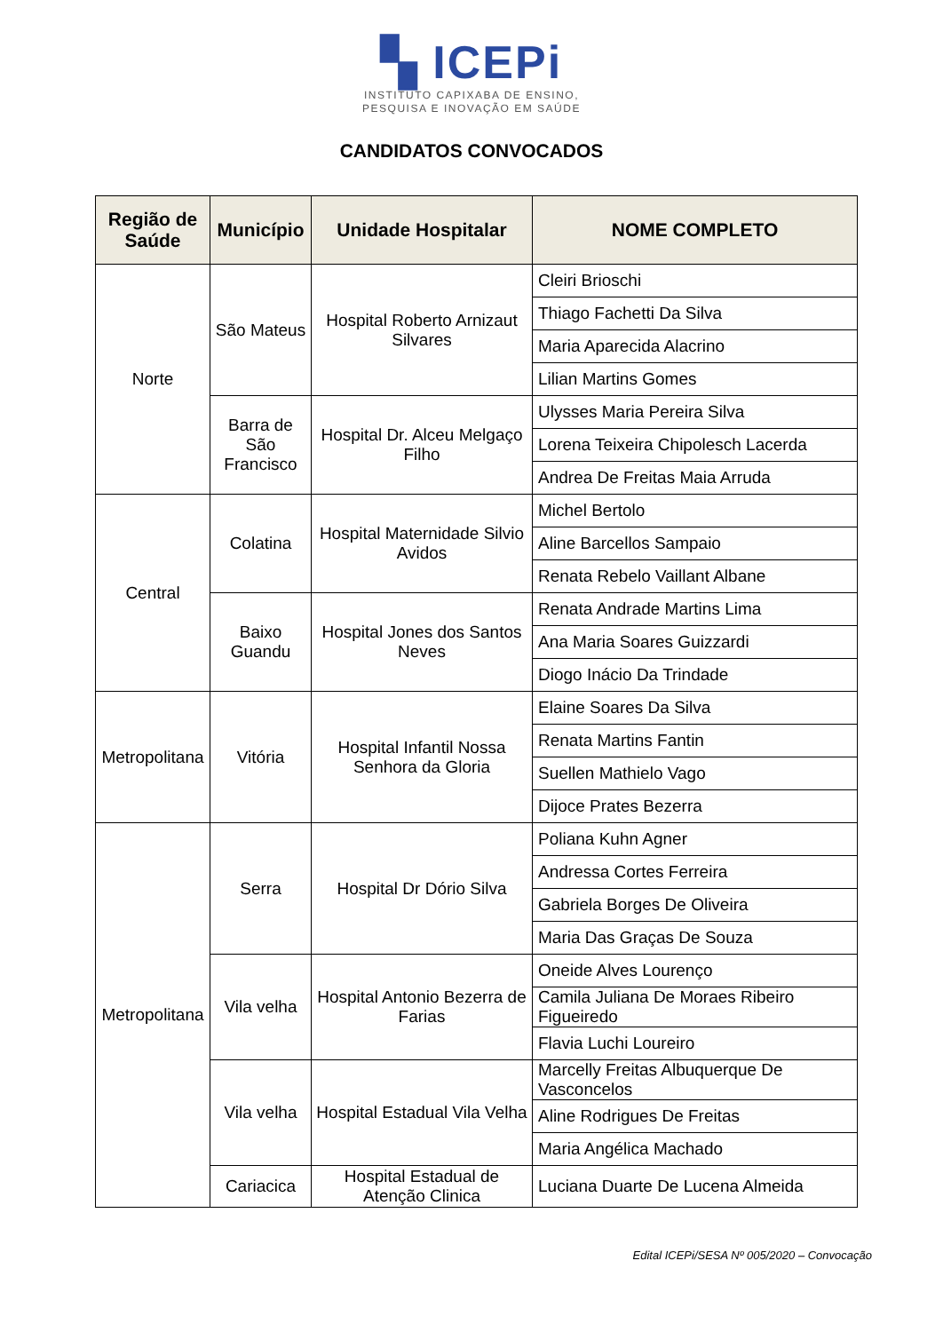▚ ICEPi
INSTITUTO CAPIXABA DE ENSINO,
PESQUISA E INOVAÇÃO EM SAÚDE
CANDIDATOS CONVOCADOS
| Região de Saúde | Município | Unidade Hospitalar | NOME COMPLETO |
| --- | --- | --- | --- |
| Norte | São Mateus | Hospital Roberto Arnizaut Silvares | Cleiri Brioschi |
| | | | Thiago Fachetti Da Silva |
| | | | Maria Aparecida Alacrino |
| | | | Lilian Martins Gomes |
| | Barra de São Francisco | Hospital Dr. Alceu Melgaço Filho | Ulysses Maria Pereira Silva |
| | | | Lorena Teixeira Chipolesch Lacerda |
| | | | Andrea De Freitas Maia Arruda |
| Central | Colatina | Hospital Maternidade Silvio Avidos | Michel Bertolo |
| | | | Aline Barcellos Sampaio |
| | | | Renata Rebelo Vaillant Albane |
| | Baixo Guandu | Hospital Jones dos Santos Neves | Renata Andrade Martins Lima |
| | | | Ana Maria Soares Guizzardi |
| | | | Diogo Inácio Da Trindade |
| Metropolitana | Vitória | Hospital Infantil Nossa Senhora da Gloria | Elaine Soares Da Silva |
| | | | Renata Martins Fantin |
| | | | Suellen Mathielo Vago |
| | | | Dijoce Prates Bezerra |
| Metropolitana | Serra | Hospital Dr Dório Silva | Poliana Kuhn Agner |
| | | | Andressa Cortes Ferreira |
| | | | Gabriela Borges De Oliveira |
| | | | Maria Das Graças De Souza |
| | Vila velha | Hospital Antonio Bezerra de Farias | Oneide Alves Lourenço |
| | | | Camila Juliana De Moraes Ribeiro Figueiredo |
| | | | Flavia Luchi Loureiro |
| | Vila velha | Hospital Estadual Vila Velha | Marcelly Freitas Albuquerque De Vasconcelos |
| | | | Aline Rodrigues De Freitas |
| | | | Maria Angélica Machado |
| | Cariacica | Hospital Estadual de Atenção Clinica | Luciana Duarte De Lucena Almeida |
Edital ICEPi/SESA Nº 005/2020 – Convocação